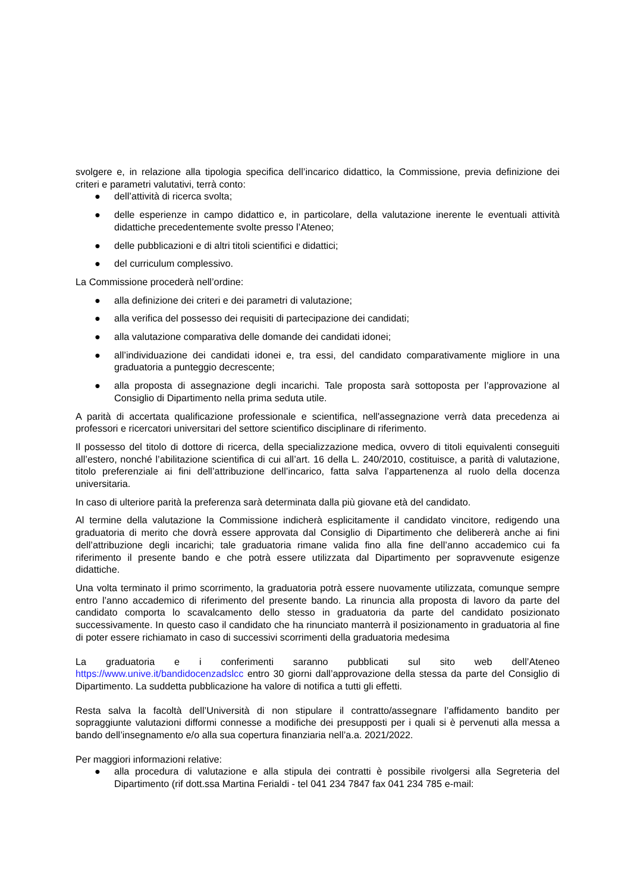svolgere e, in relazione alla tipologia specifica dell’incarico didattico, la Commissione, previa definizione dei criteri e parametri valutativi, terrà conto:
● dell’attività di ricerca svolta;
● delle esperienze in campo didattico e, in particolare, della valutazione inerente le eventuali attività didattiche precedentemente svolte presso l’Ateneo;
● delle pubblicazioni e di altri titoli scientifici e didattici;
● del curriculum complessivo.
La Commissione procederà nell’ordine:
● alla definizione dei criteri e dei parametri di valutazione;
● alla verifica del possesso dei requisiti di partecipazione dei candidati;
● alla valutazione comparativa delle domande dei candidati idonei;
● all’individuazione dei candidati idonei e, tra essi, del candidato comparativamente migliore in una graduatoria a punteggio decrescente;
● alla proposta di assegnazione degli incarichi. Tale proposta sarà sottoposta per l’approvazione al Consiglio di Dipartimento nella prima seduta utile.
A parità di accertata qualificazione professionale e scientifica, nell'assegnazione verrà data precedenza ai professori e ricercatori universitari del settore scientifico disciplinare di riferimento.
Il possesso del titolo di dottore di ricerca, della specializzazione medica, ovvero di titoli equivalenti conseguiti all’estero, nonché l’abilitazione scientifica di cui all’art. 16 della L. 240/2010, costituisce, a parità di valutazione, titolo preferenziale ai fini dell’attribuzione dell’incarico, fatta salva l’appartenenza al ruolo della docenza universitaria.
In caso di ulteriore parità la preferenza sarà determinata dalla più giovane età del candidato.
Al termine della valutazione la Commissione indicherà esplicitamente il candidato vincitore, redigendo una graduatoria di merito che dovrà essere approvata dal Consiglio di Dipartimento che delibererà anche ai fini dell’attribuzione degli incarichi; tale graduatoria rimane valida fino alla fine dell’anno accademico cui fa riferimento il presente bando e che potrà essere utilizzata dal Dipartimento per sopravvenute esigenze didattiche.
Una volta terminato il primo scorrimento, la graduatoria potrà essere nuovamente utilizzata, comunque sempre entro l’anno accademico di riferimento del presente bando. La rinuncia alla proposta di lavoro da parte del candidato comporta lo scavalcamento dello stesso in graduatoria da parte del candidato posizionato successivamente. In questo caso il candidato che ha rinunciato manterrà il posizionamento in graduatoria al fine di poter essere richiamato in caso di successivi scorrimenti della graduatoria medesima
La graduatoria e i conferimenti saranno pubblicati sul sito web dell’Ateneo https://www.unive.it/bandidocenzadslcc entro 30 giorni dall’approvazione della stessa da parte del Consiglio di Dipartimento. La suddetta pubblicazione ha valore di notifica a tutti gli effetti.
Resta salva la facoltà dell’Università di non stipulare il contratto/assegnare l’affidamento bandito per sopraggiunte valutazioni difformi connesse a modifiche dei presupposti per i quali si è pervenuti alla messa a bando dell’insegnamento e/o alla sua copertura finanziaria nell’a.a. 2021/2022.
Per maggiori informazioni relative:
● alla procedura di valutazione e alla stipula dei contratti è possibile rivolgersi alla Segreteria del Dipartimento (rif dott.ssa Martina Ferialdi - tel 041 234 7847 fax 041 234 785 e-mail: